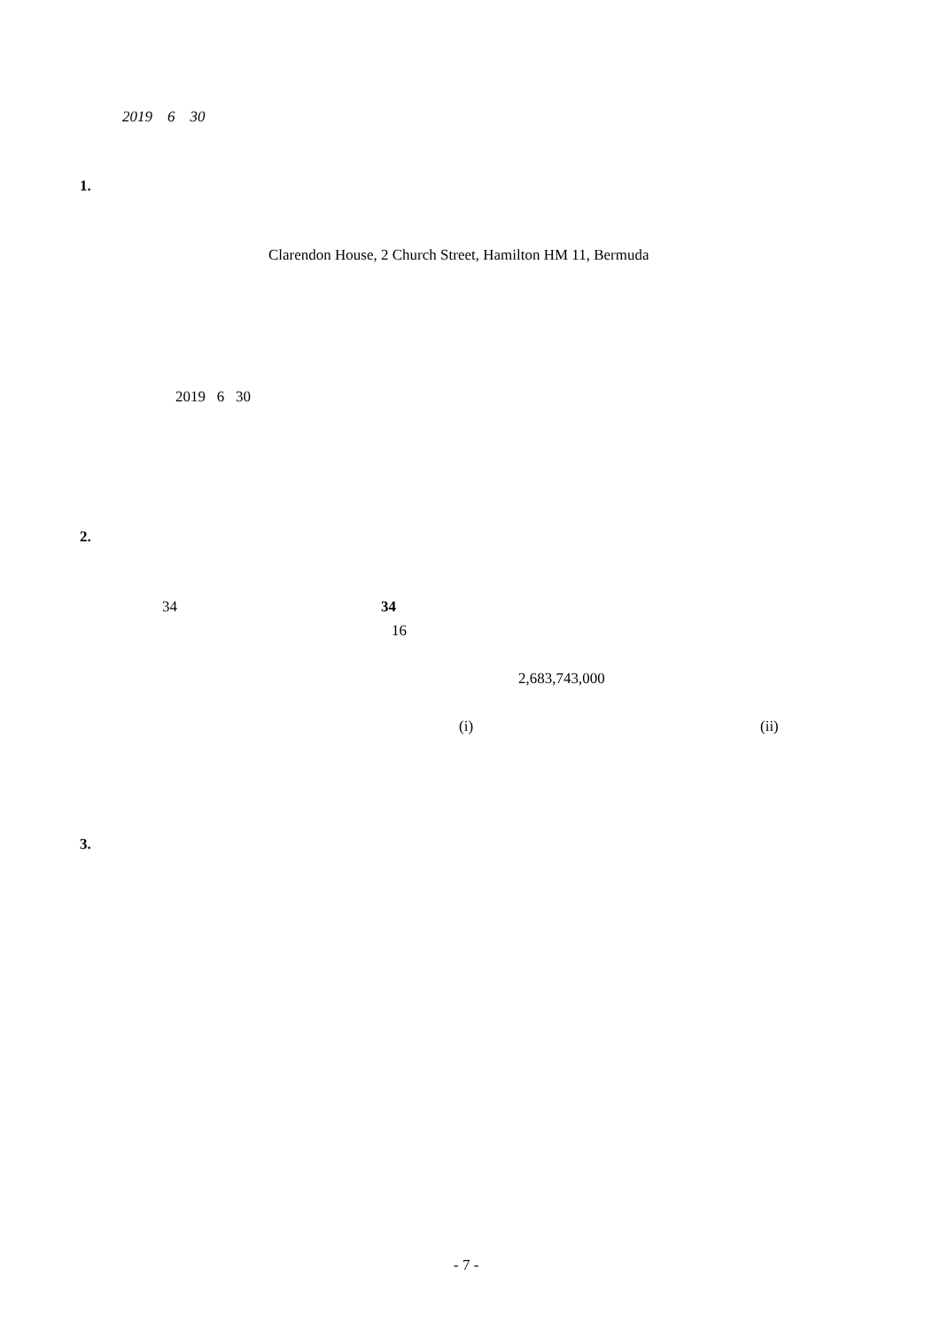2019 6 30
1.
Clarendon House, 2 Church Street, Hamilton HM 11, Bermuda
2019 6 30
2.
34
34
16
2,683,743,000
(i)
(ii)
3.
- 7 -